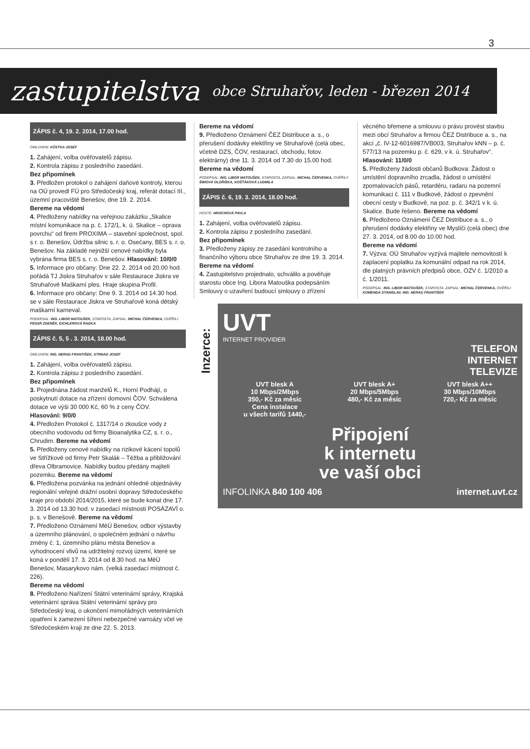3
zastupitelstva obce Struhařov, leden - březen 2014
ZÁPIS č. 4, 19. 2. 2014, 17.00 hod.
OMLUVENI: KŮSTKA JOSEF
1. Zahájení, volba ověřovatelů zápisu.
2. Kontrola zápisu z posledního zasedání.
Bez připomínek
3. Předložen protokol o zahájení daňové kontroly, kterou na OÚ provedl FÚ pro Středočeský kraj, referát dotací III., územní pracoviště Benešov, dne 19. 2. 2014.
Bereme na vědomí
4. Předloženy nabídky na veřejnou zakázku „Skalice místní komunikace na p. č. 172/1, k. ú. Skalice – oprava povrchu“ od firem PROXIMA – stavební společnost, spol. s r. o. Benešov, Údržba silnic s. r. o. Osečany, BES s. r. o. Benešov. Na základě nejnižší cenové nabídky byla vybrána firma BES s. r. o. Benešov. Hlasování: 10/0/0
5. Informace pro občany: Dne 22. 2. 2014 od 20.00 hod. pořádá TJ Jiskra Struhařov v sále Restaurace Jiskra ve Struhařově Maškarní ples. Hraje skupina Profil.
6. Informace pro občany: Dne 9. 3. 2014 od 14.30 hod. se v sále Restaurace Jiskra ve Struhařově koná dětský maškarní karneval.
PODEPSAL: ING. LIBOR MATOUŠEK, STAROSTA, ZAPSAL: MICHAL ČERVENKA, OVĚŘILI: PESSR ZDENĚK, EICHLEROVÁ RADKA
ZÁPIS č. 5, 5 . 3. 2014, 18.00 hod.
OMLUVENI: ING. NERAD FRANTIŠEK, STRNAD JOSEF
1. Zahájení, volba ověřovatelů zápisu.
2. Kontrola zápisu z posledního zasedání.
Bez připomínek
3. Projednána žádost manželů K., Horní Podhájí, o poskytnutí dotace na zřízení domovní ČOV. Schválena dotace ve výši 30 000 Kč, 60 % z ceny ČOV.
Hlasování: 9/0/0
4. Předložen Protokol č. 1317/14 o zkoušce vody z obecního vodovodu od firmy Bioanalytika CZ, s. r. o., Chrudim. Bereme na vědomí
5. Předloženy cenové nabídky na rizikové kácení topolů ve Střížkově od firmy Petr Skalák – Těžba a přibližování dřeva Olbramovice. Nabídky budou předány majiteli pozemku. Bereme na vědomí
6. Předložena pozvánka na jednání ohledně objednávky regionální veřejné drážní osobní dopravy Středočeského kraje pro období 2014/2015, které se bude konat dne 17. 3. 2014 od 13.30 hod. v zasedací místnosti POSÁZAVÍ o. p. s. v Benešově. Bereme na vědomí
7. Předloženo Oznámení MěÚ Benešov, odbor výstavby a územního plánování, o společném jednání o návrhu změny č. 1, územního plánu města Benešov a vyhodnocení vlivů na udržitelný rozvoj území, které se koná v pondělí 17. 3. 2014 od 8.30 hod. na MěÚ Benešov, Masarykovo nám. (velká zasedací místnost č. 226).
Bereme na vědomí
8. Předloženo Nařízení Státní veterinární správy, Krajská veterinární správa Státní veterinární správy pro Středočeský kraj, o ukončení mimořádných veterinárních opatření k zamezení šíření nebezpečné varroázy včel ve Středočeském kraji ze dne 22. 5. 2013.
Bereme na vědomí
9. Předloženo Oznámení ČEZ Distribuce a. s., o přerušení dodávky elektřiny ve Struhařově (celá obec, včetně DZS, ČOV, restaurací, obchodu, fotov. elektrárny) dne 11. 3. 2014 od 7.30 do 15.00 hod.
Bereme na vědomí
PODEPSAL: ING. LIBOR MATOUŠEK, STAROSTA, ZAPSAL: MICHAL ČERVENKA, OVĚŘILY: ŠIMOVÁ OLDŘIŠKA, KOŠŤÁKOVÁ LUDMILA
ZÁPIS č. 6, 19. 3. 2014, 18.00 hod.
HOSTÉ: HROCHOVÁ PAVLA
1. Zahájení, volba ověřovatelů zápisu.
2. Kontrola zápisu z posledního zasedání.
Bez připomínek
3. Předloženy zápisy ze zasedání kontrolního a finančního výboru obce Struhařov ze dne 19. 3. 2014. Bereme na vědomí
4. Zastupitelstvo projednalo, schválilo a pověřuje starostu obce Ing. Libora Matouška podepsáním Smlouvy o uzavření budoucí smlouvy o zřízení
věcného břemene a smlouvu o právu provést stavbu mezi obcí Struhařov a firmou ČEZ Distribuce a. s., na akci „č. IV-12-6016987/VB003, Struhařov kNN – p. č. 577/13 na pozemku p. č. 629, v k. ú. Struhařov“.
Hlasování: 11/0/0
5. Předloženy žádosti občanů Budkova: Žádost o umístění dopravního zrcadla, žádost o umístění zpomalovacích pásů, retardéru, radaru na pozemní komunikaci č. 111 v Budkově, žádost o zpevnění obecní cesty v Budkově, na poz. p. č. 342/1 v k. ú. Skalice. Bude řešeno. Bereme na vědomí
6. Předloženo Oznámení ČEZ Distribuce a. s., o přerušení dodávky elektřiny ve Myslíči (celá obec) dne 27. 3. 2014, od 8.00 do 10.00 hod.
Bereme na vědomí
7. Výzva: OÚ Struhařov vyzývá majitele nemovitostí k zaplacení poplatku za komunální odpad na rok 2014, dle platných právních předpisů obce, OZV č. 1/2010 a č. 1/2011.
PODEPSAL: ING. LIBOR MATOUŠEK, STAROSTA, ZAPSAL: MICHAL ČERVENKA, OVĚŘILI: KOMENDA STANISLAV, ING. NERAD FRANTIŠEK
Inzerce:
UVT
INTERNET PROVIDER
TELEFON
INTERNET
TELEVIZE
UVT blesk A
10 Mbps/2Mbps
350,- Kč za měsíc
Cena instalace
u všech tarifů 1440,-
UVT blesk A+
20 Mbps/5Mbps
480,- Kč za měsíc
UVT blesk A++
30 Mbps/10Mbps
720,- Kč za měsíc
Připojení
k internetu
ve vaší obci
INFOLINKA 840 100 406 internet.uvt.cz